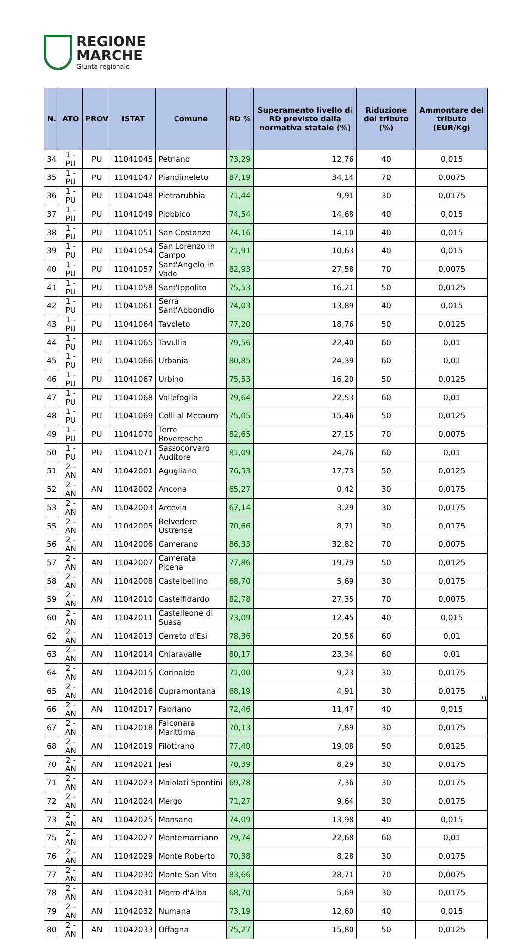REGIONE
MARCHE
Giunta regionale
| N. | ATO | PROV | ISTAT | Comune | RD % | Superamento livello di RD previsto dalla normativa statale (%) | Riduzione del tributo (%) | Ammontare del tributo (EUR/Kg) |
| --- | --- | --- | --- | --- | --- | --- | --- | --- |
| 34 | 1 - PU | PU | 11041045 | Petriano | 73,29 | 12,76 | 40 | 0,015 |
| 35 | 1 - PU | PU | 11041047 | Piandimeleto | 87,19 | 34,14 | 70 | 0,0075 |
| 36 | 1 - PU | PU | 11041048 | Pietrarubbia | 71,44 | 9,91 | 30 | 0,0175 |
| 37 | 1 - PU | PU | 11041049 | Piobbico | 74,54 | 14,68 | 40 | 0,015 |
| 38 | 1 - PU | PU | 11041051 | San Costanzo | 74,16 | 14,10 | 40 | 0,015 |
| 39 | 1 - PU | PU | 11041054 | San Lorenzo in Campo | 71,91 | 10,63 | 40 | 0,015 |
| 40 | 1 - PU | PU | 11041057 | Sant'Angelo in Vado | 82,93 | 27,58 | 70 | 0,0075 |
| 41 | 1 - PU | PU | 11041058 | Sant'Ippolito | 75,53 | 16,21 | 50 | 0,0125 |
| 42 | 1 - PU | PU | 11041061 | Serra Sant'Abbondio | 74,03 | 13,89 | 40 | 0,015 |
| 43 | 1 - PU | PU | 11041064 | Tavoleto | 77,20 | 18,76 | 50 | 0,0125 |
| 44 | 1 - PU | PU | 11041065 | Tavullia | 79,56 | 22,40 | 60 | 0,01 |
| 45 | 1 - PU | PU | 11041066 | Urbania | 80,85 | 24,39 | 60 | 0,01 |
| 46 | 1 - PU | PU | 11041067 | Urbino | 75,53 | 16,20 | 50 | 0,0125 |
| 47 | 1 - PU | PU | 11041068 | Vallefoglia | 79,64 | 22,53 | 60 | 0,01 |
| 48 | 1 - PU | PU | 11041069 | Colli al Metauro | 75,05 | 15,46 | 50 | 0,0125 |
| 49 | 1 - PU | PU | 11041070 | Terre Roveresche | 82,65 | 27,15 | 70 | 0,0075 |
| 50 | 1 - PU | PU | 11041071 | Sassocorvaro Auditore | 81,09 | 24,76 | 60 | 0,01 |
| 51 | 2 - AN | AN | 11042001 | Agugliano | 76,53 | 17,73 | 50 | 0,0125 |
| 52 | 2 - AN | AN | 11042002 | Ancona | 65,27 | 0,42 | 30 | 0,0175 |
| 53 | 2 - AN | AN | 11042003 | Arcevia | 67,14 | 3,29 | 30 | 0,0175 |
| 55 | 2 - AN | AN | 11042005 | Belvedere Ostrense | 70,66 | 8,71 | 30 | 0,0175 |
| 56 | 2 - AN | AN | 11042006 | Camerano | 86,33 | 32,82 | 70 | 0,0075 |
| 57 | 2 - AN | AN | 11042007 | Camerata Picena | 77,86 | 19,79 | 50 | 0,0125 |
| 58 | 2 - AN | AN | 11042008 | Castelbellino | 68,70 | 5,69 | 30 | 0,0175 |
| 59 | 2 - AN | AN | 11042010 | Castelfidardo | 82,78 | 27,35 | 70 | 0,0075 |
| 60 | 2 - AN | AN | 11042011 | Castelleone di Suasa | 73,09 | 12,45 | 40 | 0,015 |
| 62 | 2 - AN | AN | 11042013 | Cerreto d'Esi | 78,36 | 20,56 | 60 | 0,01 |
| 63 | 2 - AN | AN | 11042014 | Chiaravalle | 80,17 | 23,34 | 60 | 0,01 |
| 64 | 2 - AN | AN | 11042015 | Corinaldo | 71,00 | 9,23 | 30 | 0,0175 |
| 65 | 2 - AN | AN | 11042016 | Cupramontana | 68,19 | 4,91 | 30 | 0,0175 |
| 66 | 2 - AN | AN | 11042017 | Fabriano | 72,46 | 11,47 | 40 | 0,015 |
| 67 | 2 - AN | AN | 11042018 | Falconara Marittima | 70,13 | 7,89 | 30 | 0,0175 |
| 68 | 2 - AN | AN | 11042019 | Filottrano | 77,40 | 19,08 | 50 | 0,0125 |
| 70 | 2 - AN | AN | 11042021 | Jesi | 70,39 | 8,29 | 30 | 0,0175 |
| 71 | 2 - AN | AN | 11042023 | Maiolati Spontini | 69,78 | 7,36 | 30 | 0,0175 |
| 72 | 2 - AN | AN | 11042024 | Mergo | 71,27 | 9,64 | 30 | 0,0175 |
| 73 | 2 - AN | AN | 11042025 | Monsano | 74,09 | 13,98 | 40 | 0,015 |
| 75 | 2 - AN | AN | 11042027 | Montemarciano | 79,74 | 22,68 | 60 | 0,01 |
| 76 | 2 - AN | AN | 11042029 | Monte Roberto | 70,38 | 8,28 | 30 | 0,0175 |
| 77 | 2 - AN | AN | 11042030 | Monte San Vito | 83,66 | 28,71 | 70 | 0,0075 |
| 78 | 2 - AN | AN | 11042031 | Morro d'Alba | 68,70 | 5,69 | 30 | 0,0175 |
| 79 | 2 - AN | AN | 11042032 | Numana | 73,19 | 12,60 | 40 | 0,015 |
| 80 | 2 - AN | AN | 11042033 | Offagna | 75,27 | 15,80 | 50 | 0,0125 |
9